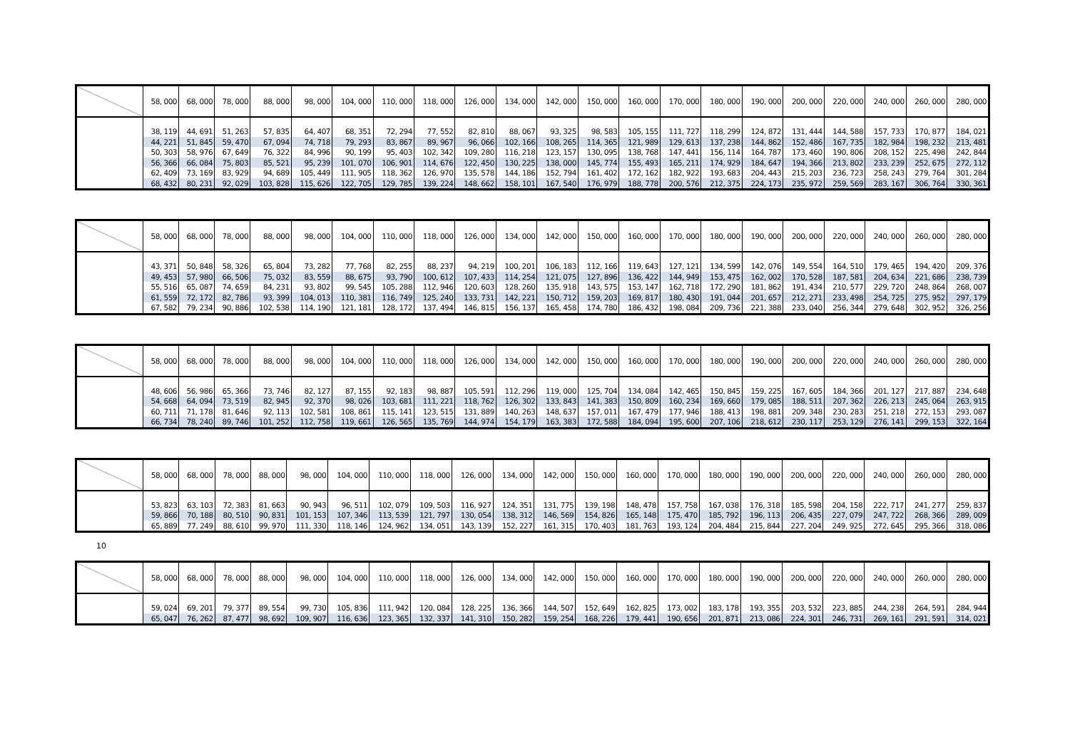| | 58, 000 | 68, 000 | 78, 000 | 88, 000 | 98, 000 | 104, 000 | 110, 000 | 118, 000 | 126, 000 | 134, 000 | 142, 000 | 150, 000 | 160, 000 | 170, 000 | 180, 000 | 190, 000 | 200, 000 | 220, 000 | 240, 000 | 260, 000 | 280, 000 |
| --- | --- | --- | --- | --- | --- | --- | --- | --- | --- | --- | --- | --- | --- | --- | --- | --- | --- | --- | --- | --- | --- |
| | 38, 119 | 44, 691 | 51, 263 | 57, 835 | 64, 407 | 68, 351 | 72, 294 | 77, 552 | 82, 810 | 88, 067 | 93, 325 | 98, 583 | 105, 155 | 111, 727 | 118, 299 | 124, 872 | 131, 444 | 144, 588 | 157, 733 | 170, 877 | 184, 021 |
| | 44, 221 | 51, 845 | 59, 470 | 67, 094 | 74, 718 | 79, 293 | 83, 867 | 89, 967 | 96, 066 | 102, 166 | 108, 265 | 114, 365 | 121, 989 | 129, 613 | 137, 238 | 144, 862 | 152, 486 | 167, 735 | 182, 984 | 198, 232 | 213, 481 |
| | 50, 303 | 58, 976 | 67, 649 | 76, 322 | 84, 996 | 90, 199 | 95, 403 | 102, 342 | 109, 280 | 116, 218 | 123, 157 | 130, 095 | 138, 768 | 147, 441 | 156, 114 | 164, 787 | 173, 460 | 190, 806 | 208, 152 | 225, 498 | 242, 844 |
| | 56, 366 | 66, 084 | 75, 803 | 85, 521 | 95, 239 | 101, 070 | 106, 901 | 114, 676 | 122, 450 | 130, 225 | 138, 000 | 145, 774 | 155, 493 | 165, 211 | 174, 929 | 184, 647 | 194, 366 | 213, 802 | 233, 239 | 252, 675 | 272, 112 |
| | 62, 409 | 73, 169 | 83, 929 | 94, 689 | 105, 449 | 111, 905 | 118, 362 | 126, 970 | 135, 578 | 144, 186 | 152, 794 | 161, 402 | 172, 162 | 182, 922 | 193, 683 | 204, 443 | 215, 203 | 236, 723 | 258, 243 | 279, 764 | 301, 284 |
| | 68, 432 | 80, 231 | 92, 029 | 103, 828 | 115, 626 | 122, 705 | 129, 785 | 139, 224 | 148, 662 | 158, 101 | 167, 540 | 176, 979 | 188, 778 | 200, 576 | 212, 375 | 224, 173 | 235, 972 | 259, 569 | 283, 167 | 306, 764 | 330, 361 |
| | 58, 000 | 68, 000 | 78, 000 | 88, 000 | 98, 000 | 104, 000 | 110, 000 | 118, 000 | 126, 000 | 134, 000 | 142, 000 | 150, 000 | 160, 000 | 170, 000 | 180, 000 | 190, 000 | 200, 000 | 220, 000 | 240, 000 | 260, 000 | 280, 000 |
| --- | --- | --- | --- | --- | --- | --- | --- | --- | --- | --- | --- | --- | --- | --- | --- | --- | --- | --- | --- | --- | --- |
| | 43, 371 | 50, 848 | 58, 326 | 65, 804 | 73, 282 | 77, 768 | 82, 255 | 88, 237 | 94, 219 | 100, 201 | 106, 183 | 112, 166 | 119, 643 | 127, 121 | 134, 599 | 142, 076 | 149, 554 | 164, 510 | 179, 465 | 194, 420 | 209, 376 |
| | 49, 453 | 57, 980 | 66, 506 | 75, 032 | 83, 559 | 88, 675 | 93, 790 | 100, 612 | 107, 433 | 114, 254 | 121, 075 | 127, 896 | 136, 422 | 144, 949 | 153, 475 | 162, 002 | 170, 528 | 187, 581 | 204, 634 | 221, 686 | 238, 739 |
| | 55, 516 | 65, 087 | 74, 659 | 84, 231 | 93, 802 | 99, 545 | 105, 288 | 112, 946 | 120, 603 | 128, 260 | 135, 918 | 143, 575 | 153, 147 | 162, 718 | 172, 290 | 181, 862 | 191, 434 | 210, 577 | 229, 720 | 248, 864 | 268, 007 |
| | 61, 559 | 72, 172 | 82, 786 | 93, 399 | 104, 013 | 110, 381 | 116, 749 | 125, 240 | 133, 731 | 142, 221 | 150, 712 | 159, 203 | 169, 817 | 180, 430 | 191, 044 | 201, 657 | 212, 271 | 233, 498 | 254, 725 | 275, 952 | 297, 179 |
| | 67, 582 | 79, 234 | 90, 886 | 102, 538 | 114, 190 | 121, 181 | 128, 172 | 137, 494 | 146, 815 | 156, 137 | 165, 458 | 174, 780 | 186, 432 | 198, 084 | 209, 736 | 221, 388 | 233, 040 | 256, 344 | 279, 648 | 302, 952 | 326, 256 |
| | 58, 000 | 68, 000 | 78, 000 | 88, 000 | 98, 000 | 104, 000 | 110, 000 | 118, 000 | 126, 000 | 134, 000 | 142, 000 | 150, 000 | 160, 000 | 170, 000 | 180, 000 | 190, 000 | 200, 000 | 220, 000 | 240, 000 | 260, 000 | 280, 000 |
| --- | --- | --- | --- | --- | --- | --- | --- | --- | --- | --- | --- | --- | --- | --- | --- | --- | --- | --- | --- | --- | --- |
| | 48, 606 | 56, 986 | 65, 366 | 73, 746 | 82, 127 | 87, 155 | 92, 183 | 98, 887 | 105, 591 | 112, 296 | 119, 000 | 125, 704 | 134, 084 | 142, 465 | 150, 845 | 159, 225 | 167, 605 | 184, 366 | 201, 127 | 217, 887 | 234, 648 |
| | 54, 668 | 64, 094 | 73, 519 | 82, 945 | 92, 370 | 98, 026 | 103, 681 | 111, 221 | 118, 762 | 126, 302 | 133, 843 | 141, 383 | 150, 809 | 160, 234 | 169, 660 | 179, 085 | 188, 511 | 207, 362 | 226, 213 | 245, 064 | 263, 915 |
| | 60, 711 | 71, 178 | 81, 646 | 92, 113 | 102, 581 | 108, 861 | 115, 141 | 123, 515 | 131, 889 | 140, 263 | 148, 637 | 157, 011 | 167, 479 | 177, 946 | 188, 413 | 198, 881 | 209, 348 | 230, 283 | 251, 218 | 272, 153 | 293, 087 |
| | 66, 734 | 78, 240 | 89, 746 | 101, 252 | 112, 758 | 119, 661 | 126, 565 | 135, 769 | 144, 974 | 154, 179 | 163, 383 | 172, 588 | 184, 094 | 195, 600 | 207, 106 | 218, 612 | 230, 117 | 253, 129 | 276, 141 | 299, 153 | 322, 164 |
| | 58, 000 | 68, 000 | 78, 000 | 88, 000 | 98, 000 | 104, 000 | 110, 000 | 118, 000 | 126, 000 | 134, 000 | 142, 000 | 150, 000 | 160, 000 | 170, 000 | 180, 000 | 190, 000 | 200, 000 | 220, 000 | 240, 000 | 260, 000 | 280, 000 |
| --- | --- | --- | --- | --- | --- | --- | --- | --- | --- | --- | --- | --- | --- | --- | --- | --- | --- | --- | --- | --- | --- |
| | 53, 823 | 63, 103 | 72, 383 | 81, 663 | 90, 943 | 96, 511 | 102, 079 | 109, 503 | 116, 927 | 124, 351 | 131, 775 | 139, 198 | 148, 478 | 157, 758 | 167, 038 | 176, 318 | 185, 598 | 204, 158 | 222, 717 | 241, 277 | 259, 837 |
| | 59, 866 | 70, 188 | 80, 510 | 90, 831 | 101, 153 | 107, 346 | 113, 539 | 121, 797 | 130, 054 | 138, 312 | 146, 569 | 154, 826 | 165, 148 | 175, 470 | 185, 792 | 196, 113 | 206, 435 | 227, 079 | 247, 722 | 268, 366 | 289, 009 |
| | 65, 889 | 77, 249 | 88, 610 | 99, 970 | 111, 330 | 118, 146 | 124, 962 | 134, 051 | 143, 139 | 152, 227 | 161, 315 | 170, 403 | 181, 763 | 193, 124 | 204, 484 | 215, 844 | 227, 204 | 249, 925 | 272, 645 | 295, 366 | 318, 086 |
10
| | 58, 000 | 68, 000 | 78, 000 | 88, 000 | 98, 000 | 104, 000 | 110, 000 | 118, 000 | 126, 000 | 134, 000 | 142, 000 | 150, 000 | 160, 000 | 170, 000 | 180, 000 | 190, 000 | 200, 000 | 220, 000 | 240, 000 | 260, 000 | 280, 000 |
| --- | --- | --- | --- | --- | --- | --- | --- | --- | --- | --- | --- | --- | --- | --- | --- | --- | --- | --- | --- | --- | --- |
| | 59, 024 | 69, 201 | 79, 377 | 89, 554 | 99, 730 | 105, 836 | 111, 942 | 120, 084 | 128, 225 | 136, 366 | 144, 507 | 152, 649 | 162, 825 | 173, 002 | 183, 178 | 193, 355 | 203, 532 | 223, 885 | 244, 238 | 264, 591 | 284, 944 |
| | 65, 047 | 76, 262 | 87, 477 | 98, 692 | 109, 907 | 116, 636 | 123, 365 | 132, 337 | 141, 310 | 150, 282 | 159, 254 | 168, 226 | 179, 441 | 190, 656 | 201, 871 | 213, 086 | 224, 301 | 246, 731 | 269, 161 | 291, 591 | 314, 021 |